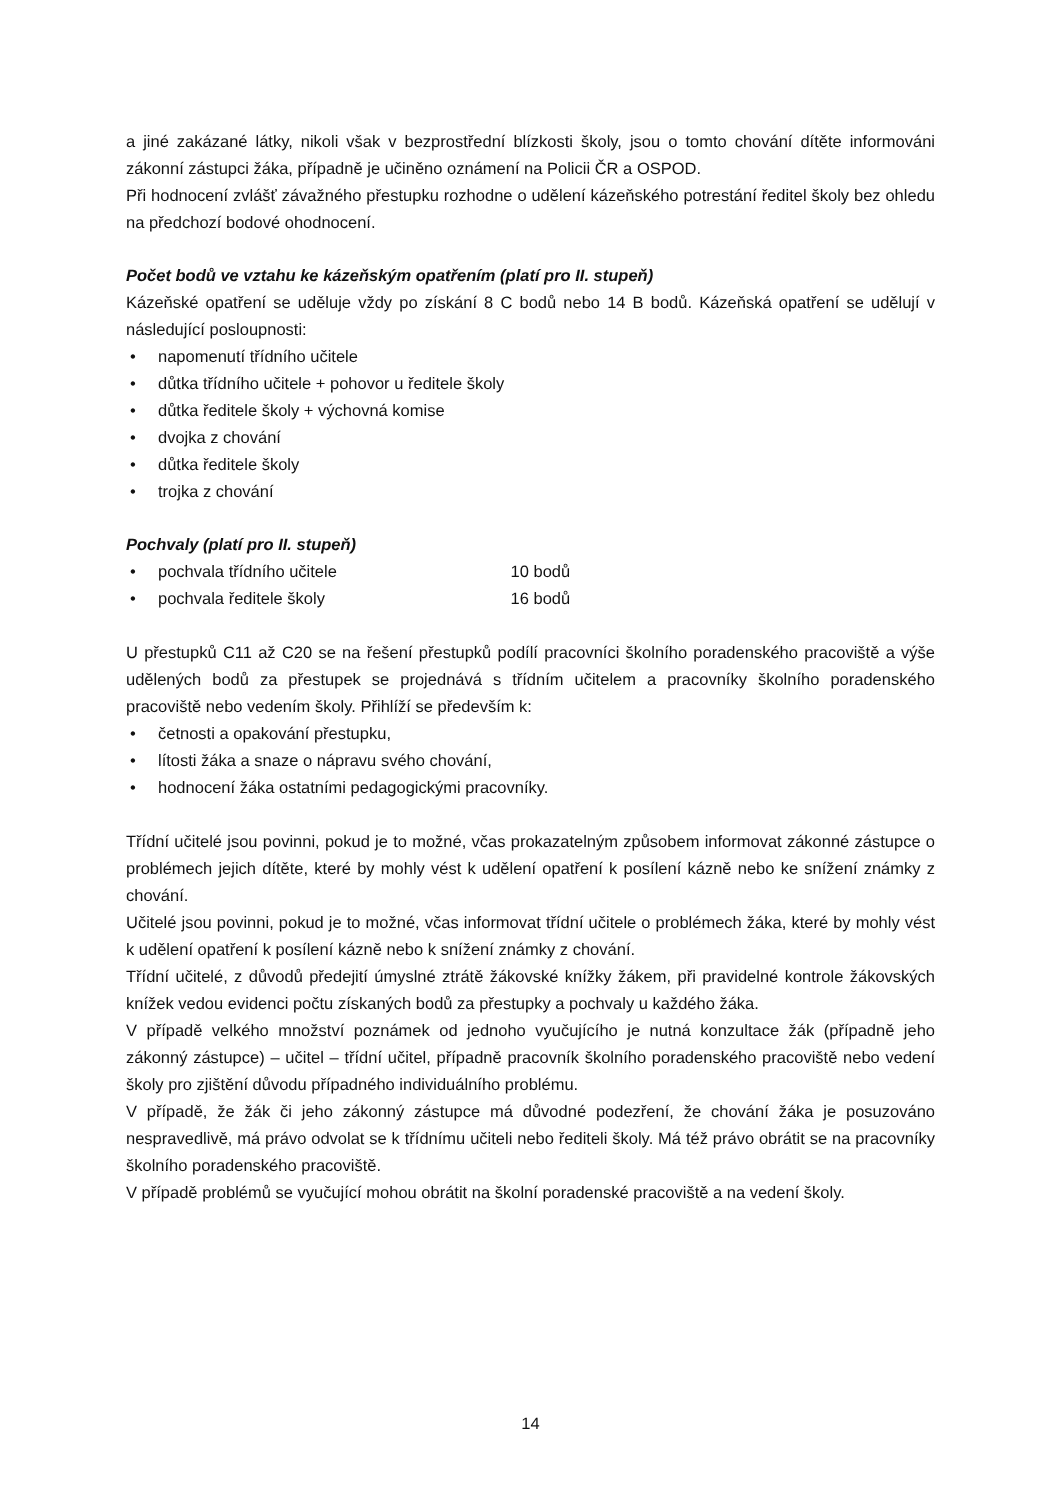a jiné zakázané látky, nikoli však v bezprostřední blízkosti školy, jsou o tomto chování dítěte informováni zákonní zástupci žáka, případně je učiněno oznámení na Policii ČR a OSPOD.
Při hodnocení zvlášť závažného přestupku rozhodne o udělení kázeňského potrestání ředitel školy bez ohledu na předchozí bodové ohodnocení.
Počet bodů ve vztahu ke kázeňským opatřením (platí pro II. stupeň)
Kázeňské opatření se uděluje vždy po získání 8 C bodů nebo 14 B bodů. Kázeňská opatření se udělují v následující posloupnosti:
• napomenutí třídního učitele
• důtka třídního učitele + pohovor u ředitele školy
• důtka ředitele školy + výchovná komise
• dvojka z chování
• důtka ředitele školy
• trojka z chování
Pochvaly (platí pro II. stupeň)
• pochvala třídního učitele 10 bodů
• pochvala ředitele školy 16 bodů
U přestupků C11 až C20 se na řešení přestupků podílí pracovníci školního poradenského pracoviště a výše udělených bodů za přestupek se projednává s třídním učitelem a pracovníky školního poradenského pracoviště nebo vedením školy. Přihlíží se především k:
• četnosti a opakování přestupku,
• lítosti žáka a snaze o nápravu svého chování,
• hodnocení žáka ostatními pedagogickými pracovníky.
Třídní učitelé jsou povinni, pokud je to možné, včas prokazatelným způsobem informovat zákonné zástupce o problémech jejich dítěte, které by mohly vést k udělení opatření k posílení kázně nebo ke snížení známky z chování.
Učitelé jsou povinni, pokud je to možné, včas informovat třídní učitele o problémech žáka, které by mohly vést k udělení opatření k posílení kázně nebo k snížení známky z chování.
Třídní učitelé, z důvodů předejití úmyslné ztrátě žákovské knížky žákem, při pravidelné kontrole žákovských knížek vedou evidenci počtu získaných bodů za přestupky a pochvaly u každého žáka.
V případě velkého množství poznámek od jednoho vyučujícího je nutná konzultace žák (případně jeho zákonný zástupce) – učitel – třídní učitel, případně pracovník školního poradenského pracoviště nebo vedení školy pro zjištění důvodu případného individuálního problému.
V případě, že žák či jeho zákonný zástupce má důvodné podezření, že chování žáka je posuzováno nespravedlivě, má právo odvolat se k třídnímu učiteli nebo řediteli školy. Má též právo obrátit se na pracovníky školního poradenského pracoviště.
V případě problémů se vyučující mohou obrátit na školní poradenské pracoviště a na vedení školy.
14